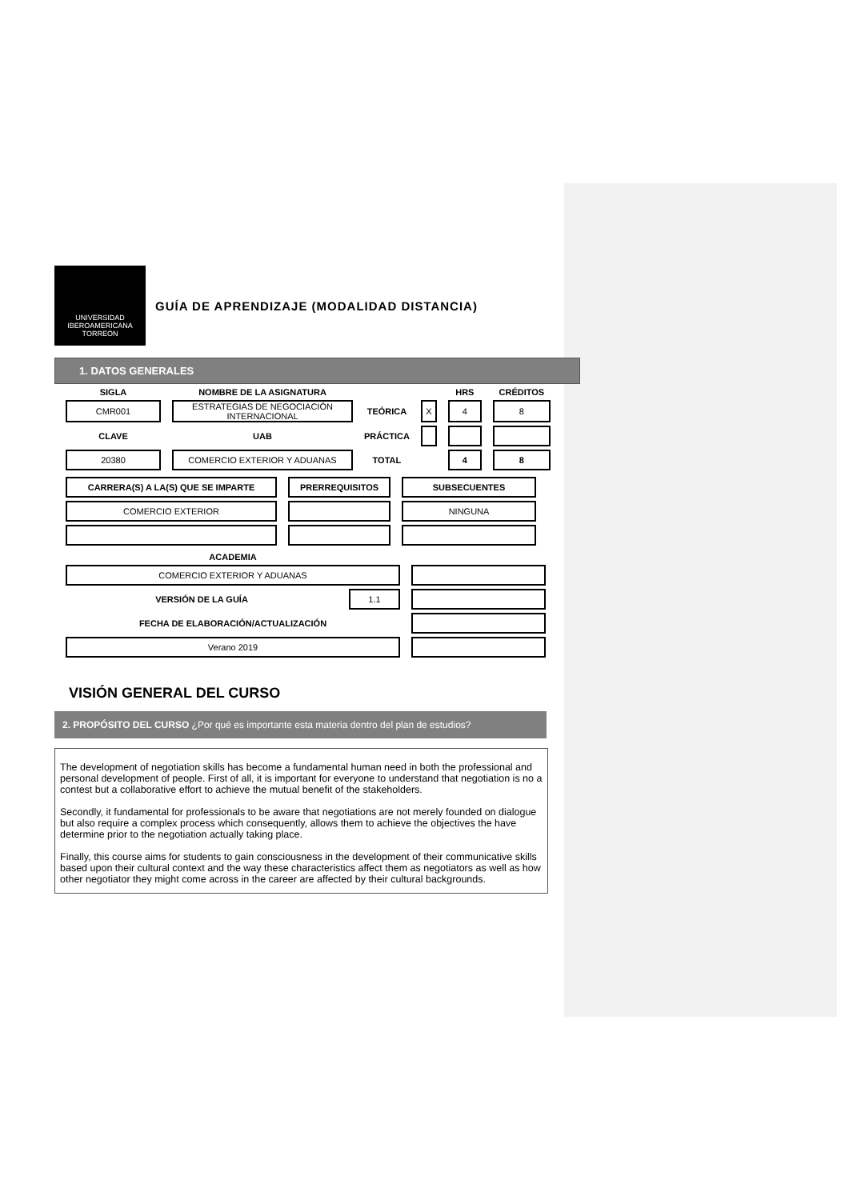UNIVERSIDAD IBEROAMERICANA TORREÓN
GUÍA DE APRENDIZAJE (MODALIDAD DISTANCIA)
1. DATOS GENERALES
| SIGLA | NOMBRE DE LA ASIGNATURA | | | HRS | CRÉDITOS |
| CMR001 | ESTRATEGIAS DE NEGOCIACIÓN INTERNACIONAL | TEÓRICA | X | 4 | 8 |
| CLAVE | UAB | PRÁCTICA | | | |
| 20380 | COMERCIO EXTERIOR Y ADUANAS | TOTAL | | 4 | 8 |
| CARRERA(S) A LA(S) QUE SE IMPARTE | PRERREQUISITOS | SUBSECUENTES |
| COMERCIO EXTERIOR | | NINGUNA |
| ACADEMIA | | |
| COMERCIO EXTERIOR Y ADUANAS | | |
| VERSIÓN DE LA GUÍA | 1.1 | |
| FECHA DE ELABORACIÓN/ACTUALIZACIÓN | | |
| Verano 2019 | | |
VISIÓN GENERAL DEL CURSO
2. PROPÓSITO DEL CURSO ¿Por qué es importante esta materia dentro del plan de estudios?
The development of negotiation skills has become a fundamental human need in both the professional and personal development of people. First of all, it is important for everyone to understand that negotiation is no a contest but a collaborative effort to achieve the mutual benefit of the stakeholders.
Secondly, it fundamental for professionals to be aware that negotiations are not merely founded on dialogue but also require a complex process which consequently, allows them to achieve the objectives the have determine prior to the negotiation actually taking place.
Finally, this course aims for students to gain consciousness in the development of their communicative skills based upon their cultural context and the way these characteristics affect them as negotiators as well as how other negotiator they might come across in the career are affected by their cultural backgrounds.